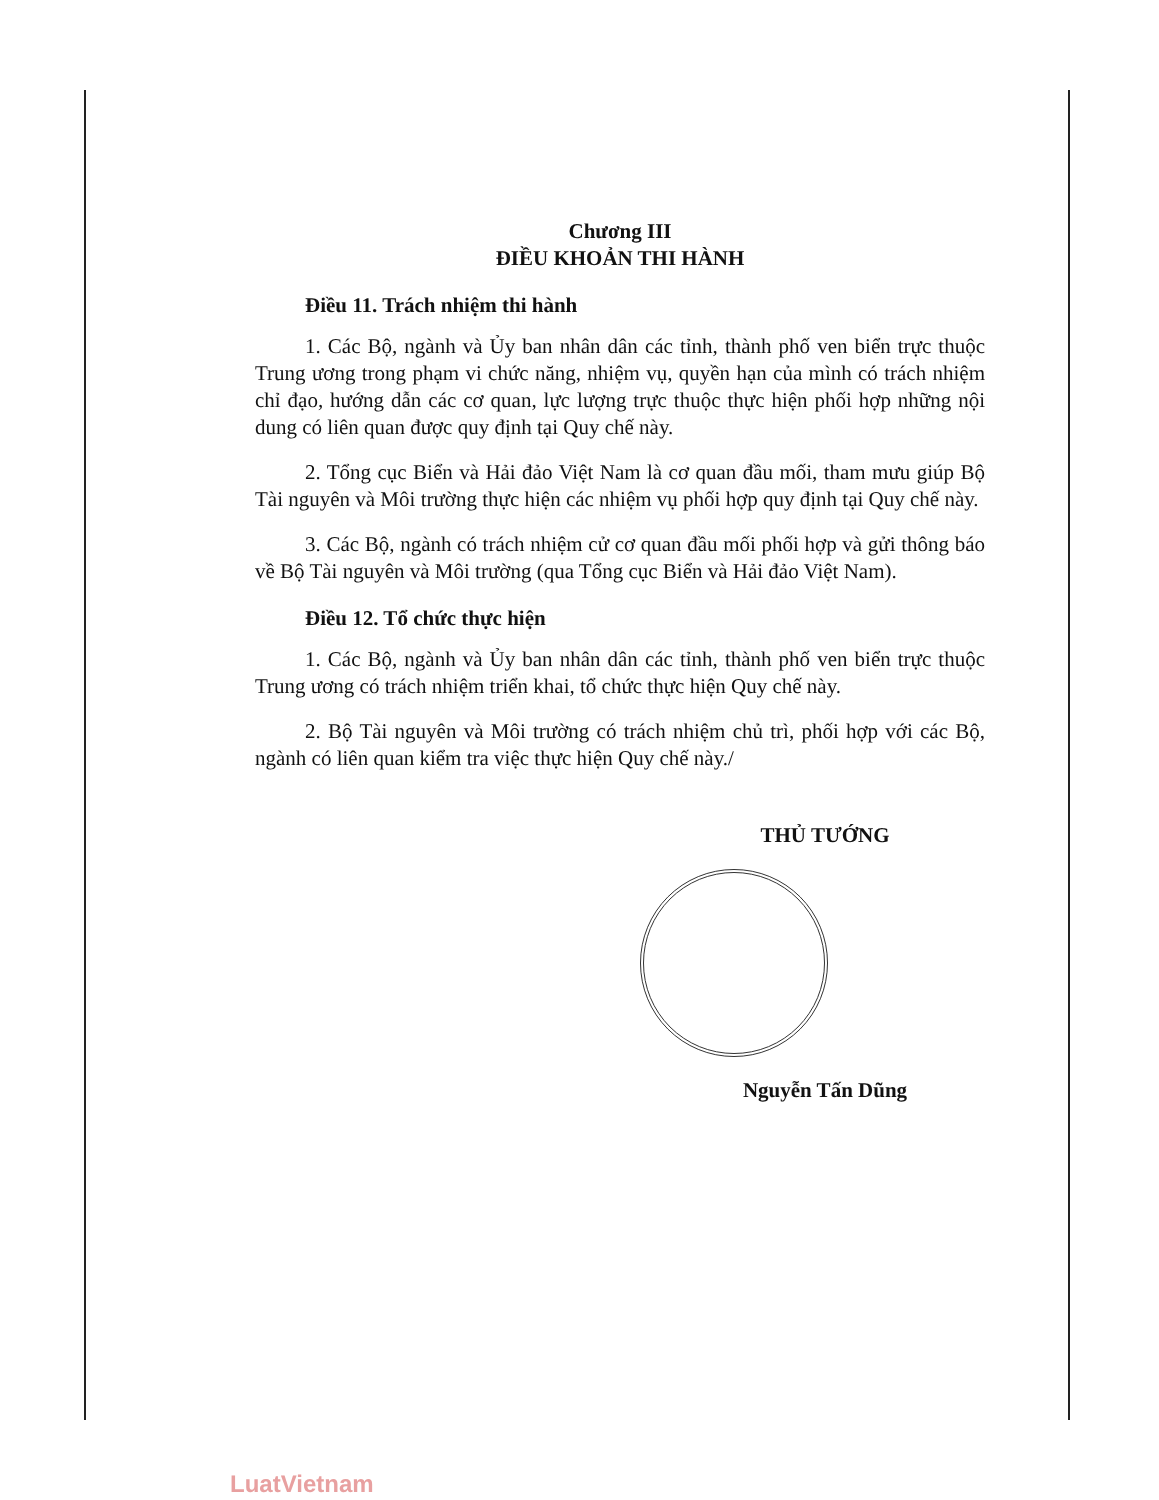Chương III
ĐIỀU KHOẢN THI HÀNH
Điều 11. Trách nhiệm thi hành
1. Các Bộ, ngành và Ủy ban nhân dân các tỉnh, thành phố ven biển trực thuộc Trung ương trong phạm vi chức năng, nhiệm vụ, quyền hạn của mình có trách nhiệm chỉ đạo, hướng dẫn các cơ quan, lực lượng trực thuộc thực hiện phối hợp những nội dung có liên quan được quy định tại Quy chế này.
2. Tổng cục Biển và Hải đảo Việt Nam là cơ quan đầu mối, tham mưu giúp Bộ Tài nguyên và Môi trường thực hiện các nhiệm vụ phối hợp quy định tại Quy chế này.
3. Các Bộ, ngành có trách nhiệm cử cơ quan đầu mối phối hợp và gửi thông báo về Bộ Tài nguyên và Môi trường (qua Tổng cục Biển và Hải đảo Việt Nam).
Điều 12. Tổ chức thực hiện
1. Các Bộ, ngành và Ủy ban nhân dân các tỉnh, thành phố ven biển trực thuộc Trung ương có trách nhiệm triển khai, tổ chức thực hiện Quy chế này.
2. Bộ Tài nguyên và Môi trường có trách nhiệm chủ trì, phối hợp với các Bộ, ngành có liên quan kiểm tra việc thực hiện Quy chế này./
THỦ TƯỚNG
Nguyễn Tấn Dũng
LuatVietnam